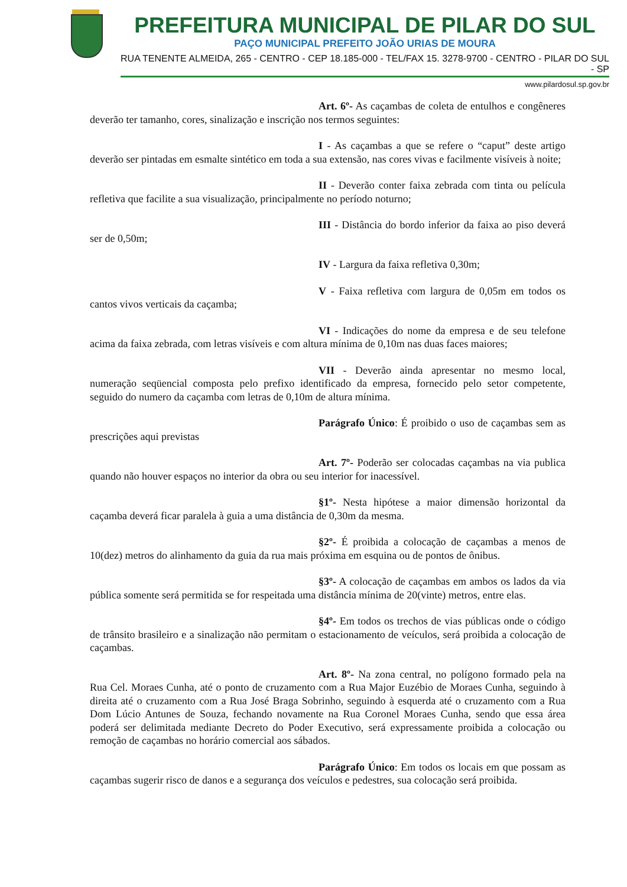PREFEITURA MUNICIPAL DE PILAR DO SUL
PAÇO MUNICIPAL PREFEITO JOÃO URIAS DE MOURA
RUA TENENTE ALMEIDA, 265 - CENTRO - CEP 18.185-000 - TEL/FAX 15. 3278-9700 - CENTRO - PILAR DO SUL - SP
www.pilardosul.sp.gov.br
Art. 6º- As caçambas de coleta de entulhos e congêneres deverão ter tamanho, cores, sinalização e inscrição nos termos seguintes:
I - As caçambas a que se refere o “caput” deste artigo deverão ser pintadas em esmalte sintético em toda a sua extensão, nas cores vivas e facilmente visíveis à noite;
II - Deverão conter faixa zebrada com tinta ou película refletiva que facilite a sua visualização, principalmente no período noturno;
III - Distância do bordo inferior da faixa ao piso deverá ser de 0,50m;
IV - Largura da faixa refletiva 0,30m;
V - Faixa refletiva com largura de 0,05m em todos os cantos vivos verticais da caçamba;
VI - Indicações do nome da empresa e de seu telefone acima da faixa zebrada, com letras visíveis e com altura mínima de 0,10m nas duas faces maiores;
VII - Deverão ainda apresentar no mesmo local, numeração seqüencial composta pelo prefixo identificado da empresa, fornecido pelo setor competente, seguido do numero da caçamba com letras de 0,10m de altura mínima.
Parágrafo Único: É proibido o uso de caçambas sem as prescrições aqui previstas
Art. 7º- Poderão ser colocadas caçambas na via publica quando não houver espaços no interior da obra ou seu interior for inacessível.
§1º- Nesta hipótese a maior dimensão horizontal da caçamba deverá ficar paralela à guia a uma distância de 0,30m da mesma.
§2º- É proibida a colocação de caçambas a menos de 10(dez) metros do alinhamento da guia da rua mais próxima em esquina ou de pontos de ônibus.
§3º- A colocação de caçambas em ambos os lados da via pública somente será permitida se for respeitada uma distância mínima de 20(vinte) metros, entre elas.
§4º- Em todos os trechos de vias públicas onde o código de trânsito brasileiro e a sinalização não permitam o estacionamento de veículos, será proibida a colocação de caçambas.
Art. 8º- Na zona central, no polígono formado pela na Rua Cel. Moraes Cunha, até o ponto de cruzamento com a Rua Major Euzébio de Moraes Cunha, seguindo à direita até o cruzamento com a Rua José Braga Sobrinho, seguindo à esquerda até o cruzamento com a Rua Dom Lúcio Antunes de Souza, fechando novamente na Rua Coronel Moraes Cunha, sendo que essa área poderá ser delimitada mediante Decreto do Poder Executivo, será expressamente proibida a colocação ou remoção de caçambas no horário comercial aos sábados.
Parágrafo Único: Em todos os locais em que possam as caçambas sugerir risco de danos e a segurança dos veículos e pedestres, sua colocação será proibida.